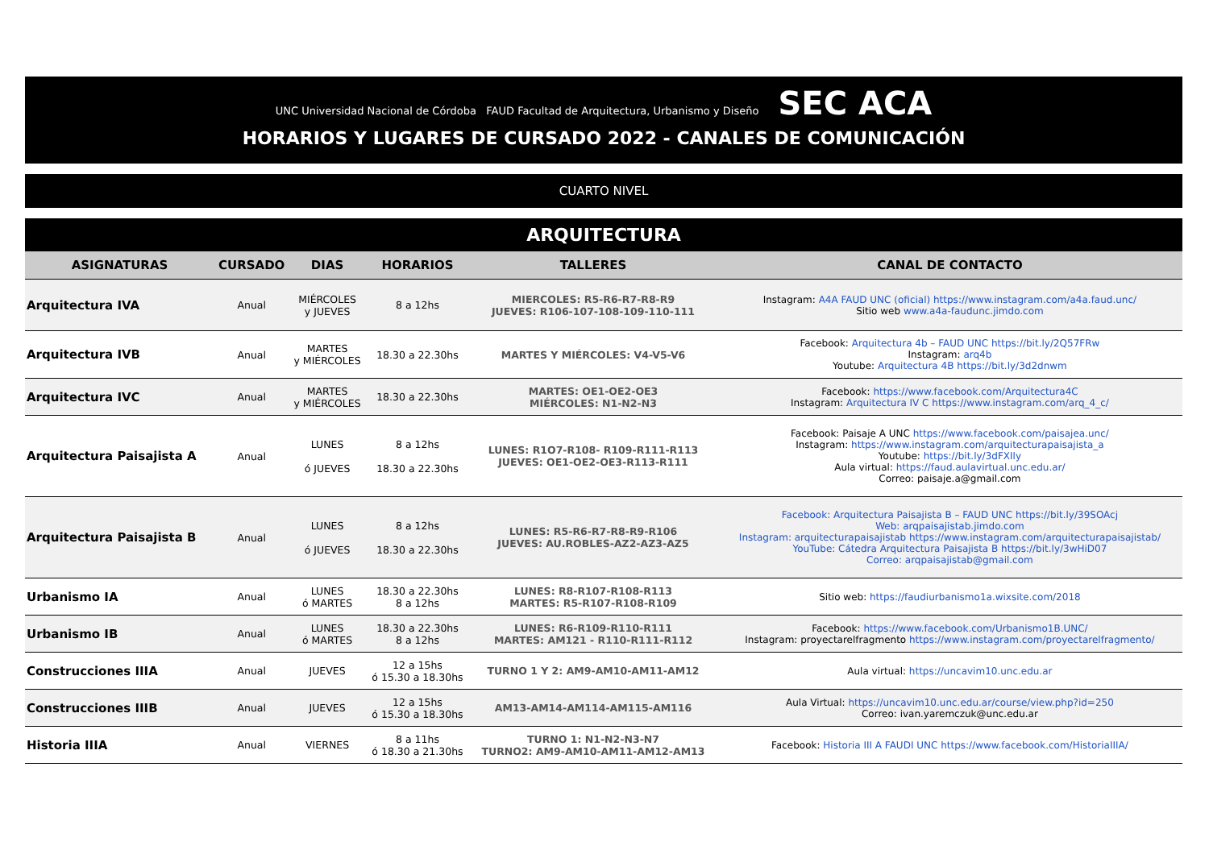UNC Universidad Nacional de Córdoba FAUD Facultad de Arquitectura, Urbanismo y Diseño SEC ACA
HORARIOS Y LUGARES DE CURSADO 2022 - CANALES DE COMUNICACIÓN
CUARTO NIVEL
ARQUITECTURA
| ASIGNATURAS | CURSADO | DIAS | HORARIOS | TALLERES | CANAL DE CONTACTO |
| --- | --- | --- | --- | --- | --- |
| Arquitectura IVA | Anual | MIÉRCOLES y JUEVES | 8 a 12hs | MIERCOLES: R5-R6-R7-R8-R9 JUEVES: R106-107-108-109-110-111 | Instagram: A4A FAUD UNC (oficial) https://www.instagram.com/a4a.faud.unc/ Sitio web www.a4a-faudunc.jimdo.com |
| Arquitectura IVB | Anual | MARTES y MIÉRCOLES | 18.30 a 22.30hs | MARTES Y MIÉRCOLES: V4-V5-V6 | Facebook: Arquitectura 4b – FAUD UNC https://bit.ly/2Q57FRw Instagram: arq4b Youtube: Arquitectura 4B https://bit.ly/3d2dnwm |
| Arquitectura IVC | Anual | MARTES y MIÉRCOLES | 18.30 a 22.30hs | MARTES: OE1-OE2-OE3 MIÉRCOLES: N1-N2-N3 | Facebook: https://www.facebook.com/Arquitectura4C Instagram: Arquitectura IV C https://www.instagram.com/arq_4_c/ |
| Arquitectura Paisajista A | Anual | LUNES ó JUEVES | 8 a 12hs 18.30 a 22.30hs | LUNES: R1O7-R108- R109-R111-R113 JUEVES: OE1-OE2-OE3-R113-R111 | Facebook: Paisaje A UNC https://www.facebook.com/paisajea.unc/ Instagram: https://www.instagram.com/arquitecturapaisajista_a Youtube: https://bit.ly/3dFXIly Aula virtual: https://faud.aulavirtual.unc.edu.ar/ Correo: paisaje.a@gmail.com |
| Arquitectura Paisajista B | Anual | LUNES ó JUEVES | 8 a 12hs 18.30 a 22.30hs | LUNES: R5-R6-R7-R8-R9-R106 JUEVES: AU.ROBLES-AZ2-AZ3-AZ5 | Facebook: Arquitectura Paisajista B – FAUD UNC https://bit.ly/39SOAcj Web: arqpaisajistab.jimdo.com Instagram: arquitecturapaisajistab https://www.instagram.com/arquitecturapaisajistab/ YouTube: Cátedra Arquitectura Paisajista B https://bit.ly/3wHiD07 Correo: arqpaisajistab@gmail.com |
| Urbanismo IA | Anual | LUNES ó MARTES | 18.30 a 22.30hs 8 a 12hs | LUNES: R8-R107-R108-R113 MARTES: R5-R107-R108-R109 | Sitio web: https://faudiurbanismo1a.wixsite.com/2018 |
| Urbanismo IB | Anual | LUNES ó MARTES | 18.30 a 22.30hs 8 a 12hs | LUNES: R6-R109-R110-R111 MARTES: AM121 - R110-R111-R112 | Facebook: https://www.facebook.com/Urbanismo1B.UNC/ Instagram: proyectarelfragmento https://www.instagram.com/proyectarelfragmento/ |
| Construcciones IIIA | Anual | JUEVES | 12 a 15hs ó 15.30 a 18.30hs | TURNO 1 Y 2: AM9-AM10-AM11-AM12 | Aula virtual: https://uncavim10.unc.edu.ar |
| Construcciones IIIB | Anual | JUEVES | 12 a 15hs ó 15.30 a 18.30hs | AM13-AM14-AM114-AM115-AM116 | Aula Virtual: https://uncavim10.unc.edu.ar/course/view.php?id=250 Correo: ivan.yaremczuk@unc.edu.ar |
| Historia IIIA | Anual | VIERNES | 8 a 11hs ó 18.30 a 21.30hs | TURNO 1: N1-N2-N3-N7 TURNO2: AM9-AM10-AM11-AM12-AM13 | Facebook: Historia III A FAUDI UNC https://www.facebook.com/HistoriaIIIA/ |